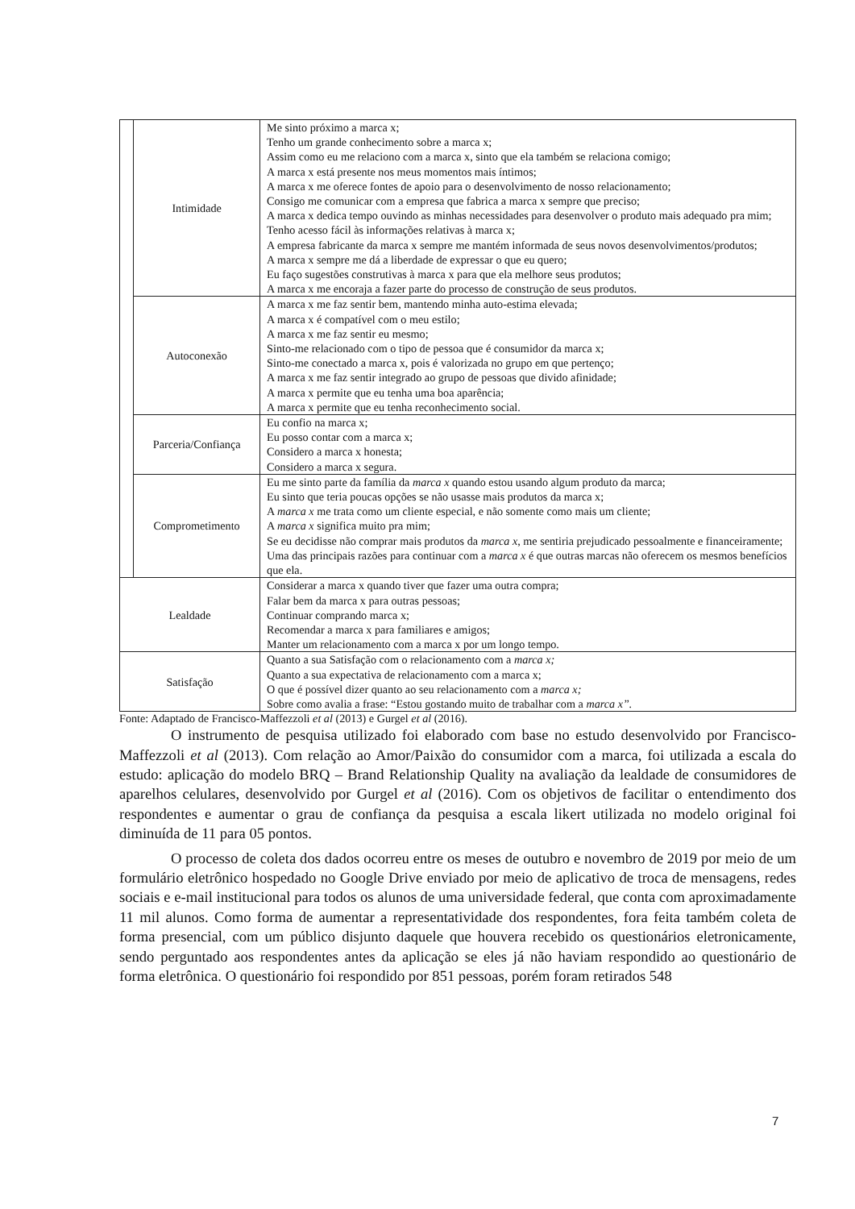| | Intimidade | Me sinto próximo a marca x; Tenho um grande conhecimento sobre a marca x; Assim como eu me relaciono com a marca x, sinto que ela também se relaciona comigo; A marca x está presente nos meus momentos mais íntimos; A marca x me oferece fontes de apoio para o desenvolvimento de nosso relacionamento; Consigo me comunicar com a empresa que fabrica a marca x sempre que preciso; A marca x dedica tempo ouvindo as minhas necessidades para desenvolver o produto mais adequado pra mim; Tenho acesso fácil às informações relativas à marca x; A empresa fabricante da marca x sempre me mantém informada de seus novos desenvolvimentos/produtos; A marca x sempre me dá a liberdade de expressar o que eu quero; Eu faço sugestões construtivas à marca x para que ela melhore seus produtos; A marca x me encoraja a fazer parte do processo de construção de seus produtos. |
| | Autoconexão | A marca x me faz sentir bem, mantendo minha auto-estima elevada; A marca x é compatível com o meu estilo; A marca x me faz sentir eu mesmo; Sinto-me relacionado com o tipo de pessoa que é consumidor da marca x; Sinto-me conectado a marca x, pois é valorizada no grupo em que pertenço; A marca x me faz sentir integrado ao grupo de pessoas que divido afinidade; A marca x permite que eu tenha uma boa aparência; A marca x permite que eu tenha reconhecimento social. |
| | Parceria/Confiança | Eu confio na marca x; Eu posso contar com a marca x; Considero a marca x honesta; Considero a marca x segura. |
| | Comprometimento | Eu me sinto parte da família da marca x quando estou usando algum produto da marca; Eu sinto que teria poucas opções se não usasse mais produtos da marca x; A marca x me trata como um cliente especial, e não somente como mais um cliente; A marca x significa muito pra mim; Se eu decidisse não comprar mais produtos da marca x , me sentiria prejudicado pessoalmente e financeiramente; Uma das principais razões para continuar com a marca x é que outras marcas não oferecem os mesmos benefícios que ela. |
| Lealdade | | Considerar a marca x quando tiver que fazer uma outra compra; Falar bem da marca x para outras pessoas; Continuar comprando marca x; Recomendar a marca x para familiares e amigos; Manter um relacionamento com a marca x por um longo tempo. |
| Satisfação | | Quanto a sua Satisfação com o relacionamento com a marca x; Quanto a sua expectativa de relacionamento com a marca x; O que é possível dizer quanto ao seu relacionamento com a marca x; Sobre como avalia a frase: “Estou gostando muito de trabalhar com a marca x”. |
Fonte: Adaptado de Francisco-Maffezzoli et al (2013) e Gurgel et al (2016).
O instrumento de pesquisa utilizado foi elaborado com base no estudo desenvolvido por Francisco-Maffezzoli et al (2013). Com relação ao Amor/Paixão do consumidor com a marca, foi utilizada a escala do estudo: aplicação do modelo BRQ – Brand Relationship Quality na avaliação da lealdade de consumidores de aparelhos celulares, desenvolvido por Gurgel et al (2016). Com os objetivos de facilitar o entendimento dos respondentes e aumentar o grau de confiança da pesquisa a escala likert utilizada no modelo original foi diminuída de 11 para 05 pontos.
O processo de coleta dos dados ocorreu entre os meses de outubro e novembro de 2019 por meio de um formulário eletrônico hospedado no Google Drive enviado por meio de aplicativo de troca de mensagens, redes sociais e e-mail institucional para todos os alunos de uma universidade federal, que conta com aproximadamente 11 mil alunos. Como forma de aumentar a representatividade dos respondentes, fora feita também coleta de forma presencial, com um público disjunto daquele que houvera recebido os questionários eletronicamente, sendo perguntado aos respondentes antes da aplicação se eles já não haviam respondido ao questionário de forma eletrônica. O questionário foi respondido por 851 pessoas, porém foram retirados 548
7